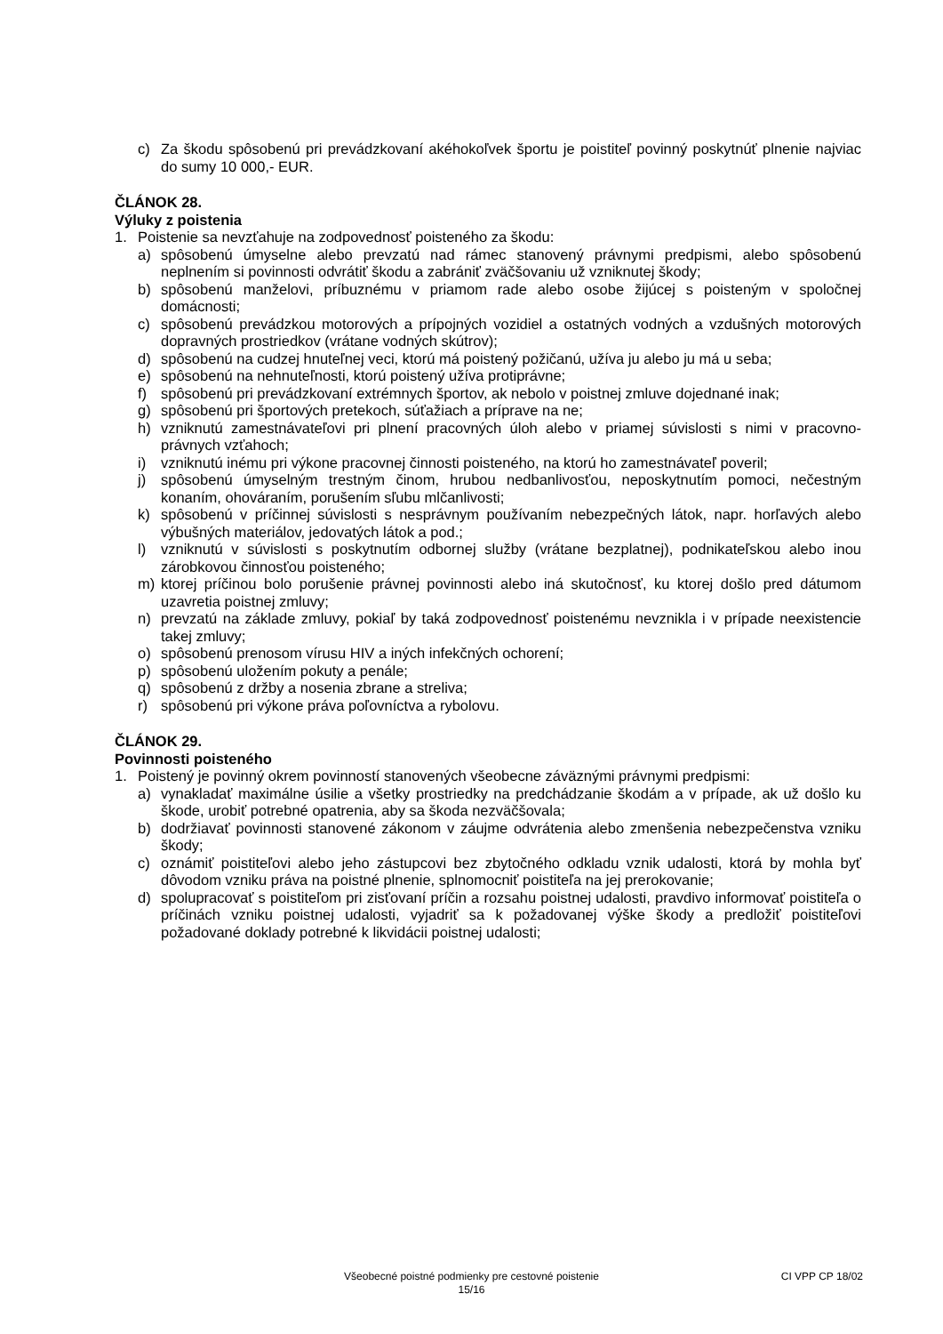c) Za škodu spôsobenú pri prevádzkovaní akéhokoľvek športu je poistiteľ povinný poskytnúť plnenie najviac do sumy 10 000,- EUR.
ČLÁNOK 28.
Výluky z poistenia
1. Poistenie sa nevzťahuje na zodpovednosť poisteného za škodu:
a) spôsobenú úmyselne alebo prevzatú nad rámec stanovený právnymi predpismi, alebo spôsobenú neplnením si povinnosti odvrátiť škodu a zabrániť zväčšovaniu už vzniknutej škody;
b) spôsobenú manželovi, príbuznému v priamom rade alebo osobe žijúcej s poisteným v spoločnej domácnosti;
c) spôsobenú prevádzkou motorových a prípojných vozidiel a ostatných vodných a vzdušných motorových dopravných prostriedkov (vrátane vodných skútrov);
d) spôsobenú na cudzej hnuteľnej veci, ktorú má poistený požičanú, užíva ju alebo ju má u seba;
e) spôsobenú na nehnuteľnosti, ktorú poistený užíva protiprávne;
f) spôsobenú pri prevádzkovaní extrémnych športov, ak nebolo v poistnej zmluve dojednané inak;
g) spôsobenú pri športových pretekoch, súťažiach a príprave na ne;
h) vzniknutú zamestnávateľovi pri plnení pracovných úloh alebo v priamej súvislosti s nimi v pracovno-právnych vzťahoch;
i) vzniknutú inému pri výkone pracovnej činnosti poisteného, na ktorú ho zamestnávateľ poveril;
j) spôsobenú úmyselným trestným činom, hrubou nedbanlivosťou, neposkytnutím pomoci, nečestným konaním, ohováraním, porušením sľubu mlčanlivosti;
k) spôsobenú v príčinnej súvislosti s nesprávnym používaním nebezpečných látok, napr. horľavých alebo výbušných materiálov, jedovatých látok a pod.;
l) vzniknutú v súvislosti s poskytnutím odbornej služby (vrátane bezplatnej), podnikateľskou alebo inou zárobkovou činnosťou poisteného;
m) ktorej príčinou bolo porušenie právnej povinnosti alebo iná skutočnosť, ku ktorej došlo pred dátumom uzavretia poistnej zmluvy;
n) prevzatú na základe zmluvy, pokiaľ by taká zodpovednosť poistenému nevznikla i v prípade neexistencie takej zmluvy;
o) spôsobenú prenosom vírusu HIV a iných infekčných ochorení;
p) spôsobenú uložením pokuty a penále;
q) spôsobenú z držby a nosenia zbrane a streliva;
r) spôsobenú pri výkone práva poľovníctva a rybolovu.
ČLÁNOK 29.
Povinnosti poisteného
1. Poistený je povinný okrem povinností stanovených všeobecne záväznými právnymi predpismi:
a) vynakladať maximálne úsilie a všetky prostriedky na predchádzanie škodám a v prípade, ak už došlo ku škode, urobiť potrebné opatrenia, aby sa škoda nezväčšovala;
b) dodržiavať povinnosti stanovené zákonom v záujme odvrátenia alebo zmenšenia nebezpečenstva vzniku škody;
c) oznámiť poistiteľovi alebo jeho zástupcovi bez zbytočného odkladu vznik udalosti, ktorá by mohla byť dôvodom vzniku práva na poistné plnenie, splnomocniť poistiteľa na jej prerokovanie;
d) spolupracovať s poistiteľom pri zisťovaní príčin a rozsahu poistnej udalosti, pravdivo informovať poistiteľa o príčinách vzniku poistnej udalosti, vyjadriť sa k požadovanej výške škody a predložiť poistiteľovi požadované doklady potrebné k likvidácii poistnej udalosti;
Všeobecné poistné podmienky pre cestovné poistenie
15/16
CI VPP CP 18/02